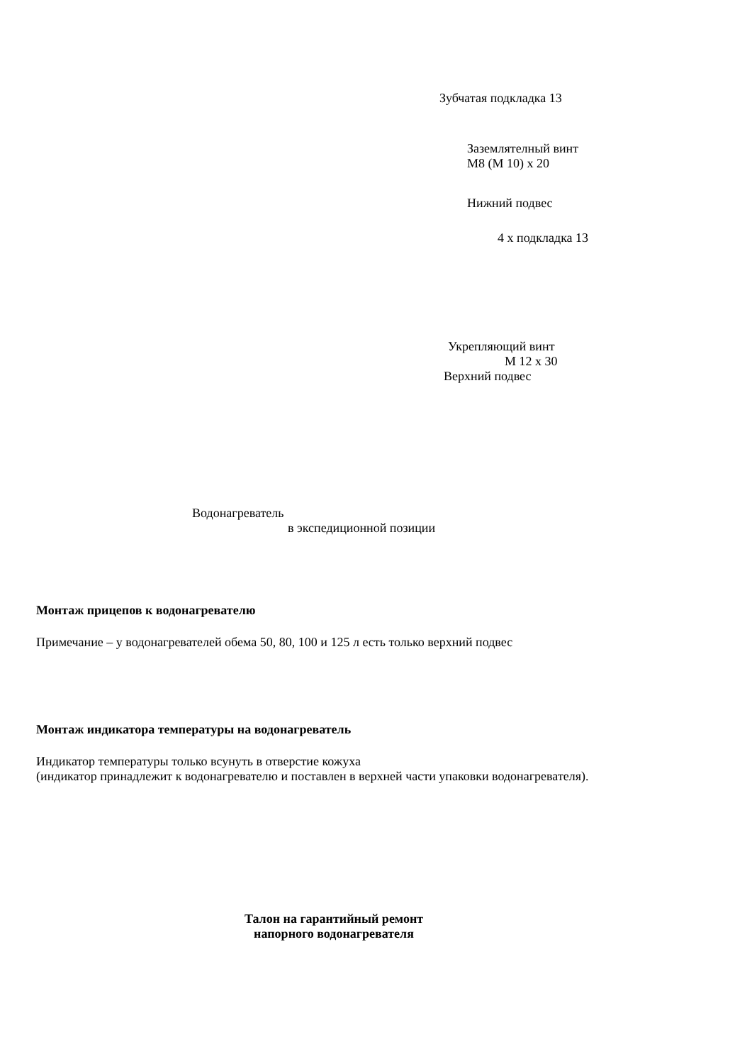Зубчатая подкладка 13
Заземлятелный винт
M8 (M 10) x 20
Нижний подвес
4 x подкладка 13
Укрепляющий винт
M 12 x 30
Верхний подвес
Водонагреватель
в экспедиционной позиции
Монтаж прицепов к водонагревателю
Примечание – у водонагревателей обема 50, 80, 100 и 125 л есть только верхний подвес
Монтаж индикатора температуры на водонагреватель
Индикатор температуры только всунуть в отверстие кожуха
(индикатор принадлежит к водонагревателю и поставлен в верхней части упаковки водонагревателя).
Талон на гарантийный ремонт
напорного водонагревателя